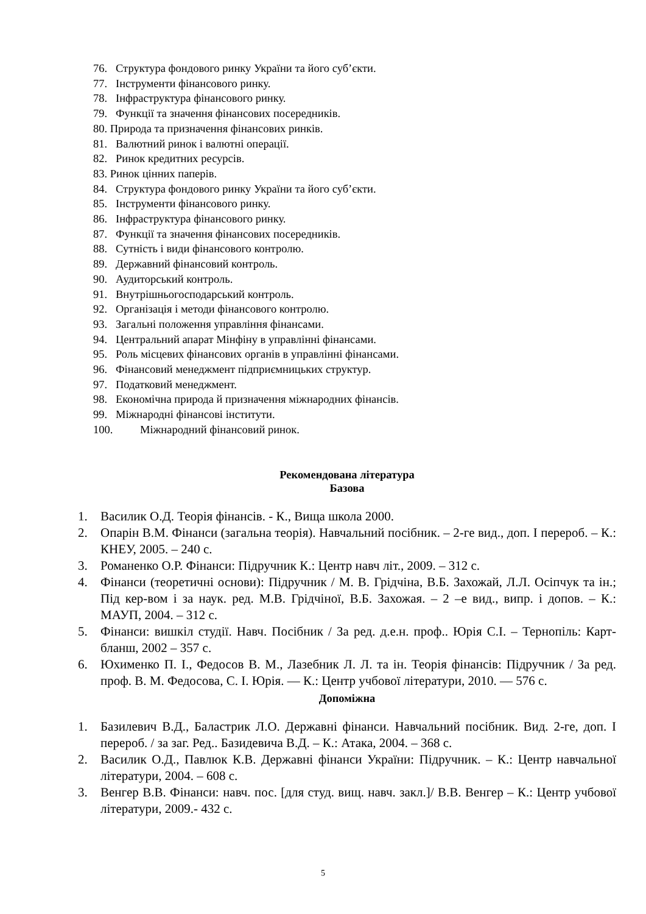76. Структура фондового ринку України та його суб’єкти.
77. Інструменти фінансового ринку.
78. Інфраструктура фінансового ринку.
79. Функції та значення фінансових посередників.
80. Природа та призначення фінансових ринків.
81. Валютний ринок і валютні операції.
82. Ринок кредитних ресурсів.
83. Ринок цінних паперів.
84. Структура фондового ринку України та його суб’єкти.
85. Інструменти фінансового ринку.
86. Інфраструктура фінансового ринку.
87. Функції та значення фінансових посередників.
88. Сутність і види фінансового контролю.
89. Державний фінансовий контроль.
90. Аудиторський контроль.
91. Внутрішньогосподарський контроль.
92. Організація і методи фінансового контролю.
93. Загальні положення управління фінансами.
94. Центральний апарат Мінфіну в управлінні фінансами.
95. Роль місцевих фінансових органів в управлінні фінансами.
96. Фінансовий менеджмент підприємницьких структур.
97. Податковий менеджмент.
98. Економічна природа й призначення міжнародних фінансів.
99. Міжнародні фінансові інститути.
100. Міжнародний фінансовий ринок.
Рекомендована література
Базова
1. Василик О.Д. Теорія фінансів. - К., Вища школа 2000.
2. Опарін В.М. Фінанси (загальна теорія). Навчальний посібник. – 2-ге вид., доп. І перероб. – К.: КНЕУ, 2005. – 240 с.
3. Романенко О.Р. Фінанси: Підручник К.: Центр навч літ., 2009. – 312 с.
4. Фінанси (теоретичні основи): Підручник / М. В. Грідчіна, В.Б. Захожай, Л.Л. Осіпчук та ін.; Під кер-вом і за наук. ред. М.В. Грідчіної, В.Б. Захожая. – 2 –е вид., випр. і допов. – К.: МАУП, 2004. – 312 с.
5. Фінанси: вишкіл студії. Навч. Посібник / За ред. д.е.н. проф.. Юрія С.І. – Тернопіль: Карт-бланш, 2002 – 357 с.
6. Юхименко П. І., Федосов В. М., Лазебник Л. Л. та ін. Теорія фінансів: Підручник / За ред. проф. В. М. Федосова, С. І. Юрія. — К.: Центр учбової літератури, 2010. — 576 с.
Допоміжна
1. Базилевич В.Д., Баластрик Л.О. Державні фінанси. Навчальний посібник. Вид. 2-ге, доп. І перероб. / за заг. Ред.. Базидевича В.Д. – К.: Атака, 2004. – 368 с.
2. Василик О.Д., Павлюк К.В. Державні фінанси України: Підручник. – К.: Центр навчальної літератури, 2004. – 608 с.
3. Венгер В.В. Фінанси: навч. пос. [для студ. вищ. навч. закл.]/ В.В. Венгер – К.: Центр учбової літератури, 2009.- 432 с.
5